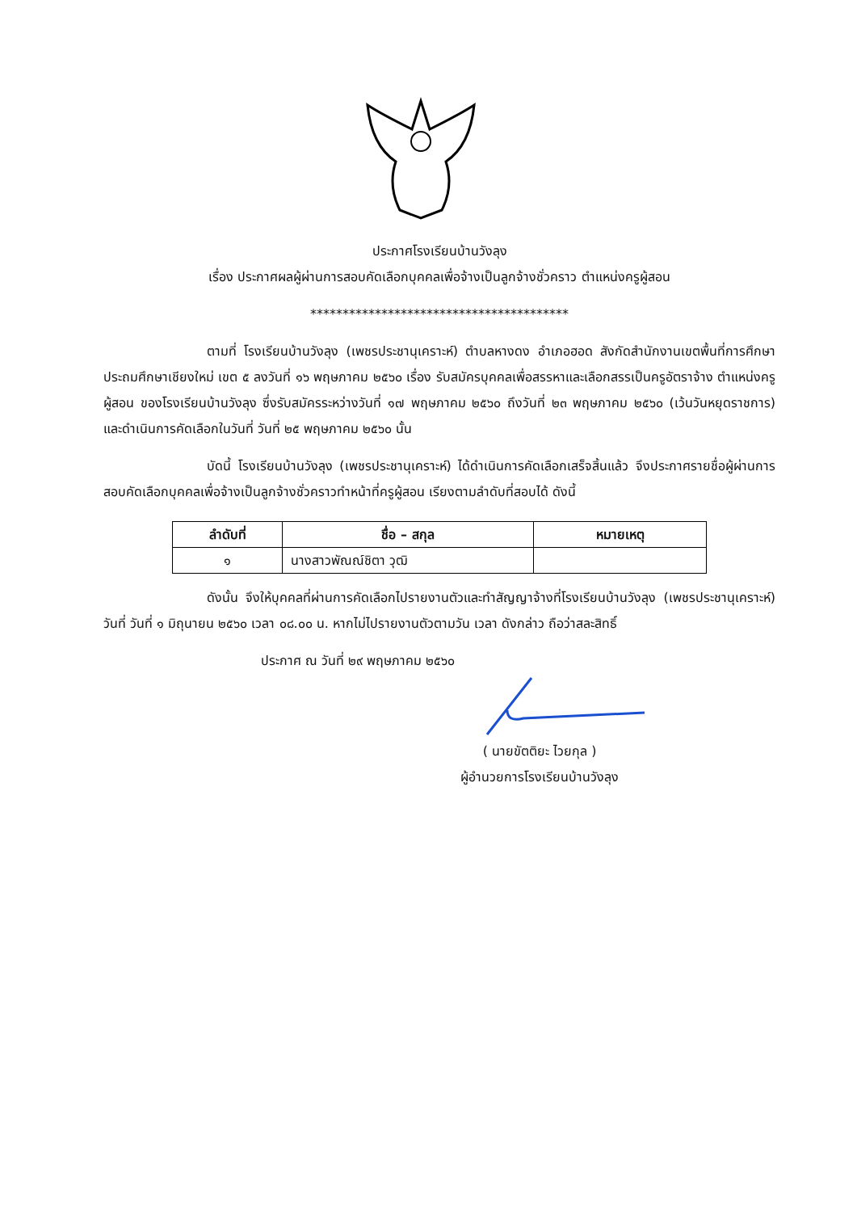ประกาศโรงเรียนบ้านวังลุง
เรื่อง ประกาศผลผู้ผ่านการสอบคัดเลือกบุคคลเพื่อจ้างเป็นลูกจ้างชั่วคราว ตำแหน่งครูผู้สอน
****************************************
ตามที่ โรงเรียนบ้านวังลุง (เพชรประชานุเคราะห์) ตำบลหางดง อำเภอฮอด สังกัดสำนักงานเขตพื้นที่การศึกษาประถมศึกษาเชียงใหม่ เขต ๕ ลงวันที่ ๑๖ พฤษภาคม ๒๕๖๐ เรื่อง รับสมัครบุคคลเพื่อสรรหาและเลือกสรรเป็นครูอัตราจ้าง ตำแหน่งครูผู้สอน ของโรงเรียนบ้านวังลุง ซึ่งรับสมัครระหว่างวันที่ ๑๗ พฤษภาคม ๒๕๖๐ ถึงวันที่ ๒๓ พฤษภาคม ๒๕๖๐ (เว้นวันหยุดราชการ) และดำเนินการคัดเลือกในวันที่ วันที่ ๒๕ พฤษภาคม ๒๕๖๐ นั้น
บัดนี้ โรงเรียนบ้านวังลุง (เพชรประชานุเคราะห์) ได้ดำเนินการคัดเลือกเสร็จสิ้นแล้ว จึงประกาศรายชื่อผู้ผ่านการสอบคัดเลือกบุคคลเพื่อจ้างเป็นลูกจ้างชั่วคราวทำหน้าที่ครูผู้สอน เรียงตามลำดับที่สอบได้ ดังนี้
| ลำดับที่ | ชื่อ – สกุล | หมายเหตุ |
| --- | --- | --- |
| ๑ | นางสาวพัณณ์ชิตา วุฒิ | |
ดังนั้น จึงให้บุคคลที่ผ่านการคัดเลือกไปรายงานตัวและทำสัญญาจ้างที่โรงเรียนบ้านวังลุง (เพชรประชานุเคราะห์) วันที่ วันที่ ๑ มิถุนายน ๒๕๖๐ เวลา ๐๘.๐๐ น. หากไม่ไปรายงานตัวตามวัน เวลา ดังกล่าว ถือว่าสละสิทธิ์
ประกาศ ณ วันที่ ๒๙ พฤษภาคม ๒๕๖๐
( นายขัตติยะ ไวยกุล )
ผู้อำนวยการโรงเรียนบ้านวังลุง